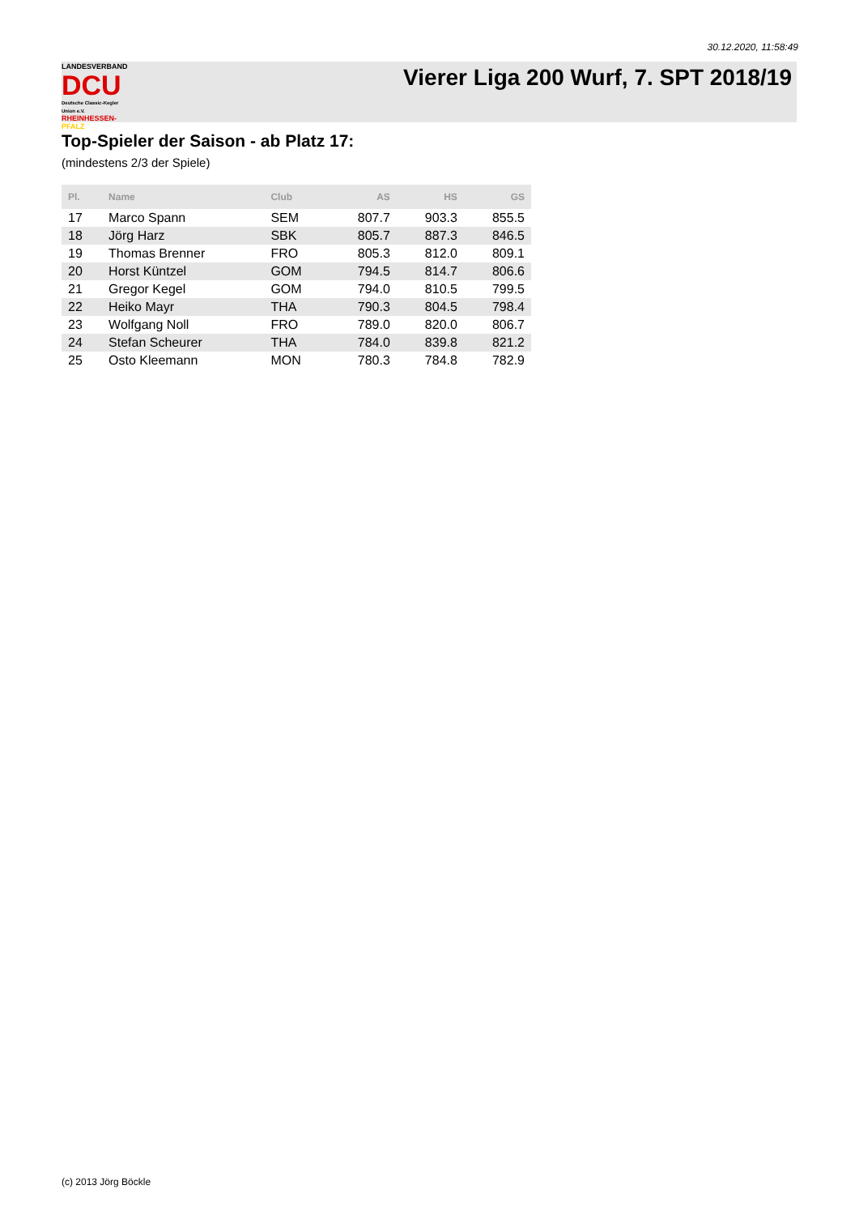30.12.2020, 11:58:49
LANDESVERBAND
DCU
Deutsche Classic-Kegler Union e.V.
RHEINHESSEN-PFALZ
Vierer Liga 200 Wurf, 7. SPT 2018/19
Top-Spieler der Saison - ab Platz 17:
(mindestens 2/3 der Spiele)
| Pl. | Name | Club | AS | HS | GS |
| --- | --- | --- | --- | --- | --- |
| 17 | Marco Spann | SEM | 807.7 | 903.3 | 855.5 |
| 18 | Jörg Harz | SBK | 805.7 | 887.3 | 846.5 |
| 19 | Thomas Brenner | FRO | 805.3 | 812.0 | 809.1 |
| 20 | Horst Küntzel | GOM | 794.5 | 814.7 | 806.6 |
| 21 | Gregor Kegel | GOM | 794.0 | 810.5 | 799.5 |
| 22 | Heiko Mayr | THA | 790.3 | 804.5 | 798.4 |
| 23 | Wolfgang Noll | FRO | 789.0 | 820.0 | 806.7 |
| 24 | Stefan Scheurer | THA | 784.0 | 839.8 | 821.2 |
| 25 | Osto Kleemann | MON | 780.3 | 784.8 | 782.9 |
(c) 2013 Jörg Böckle